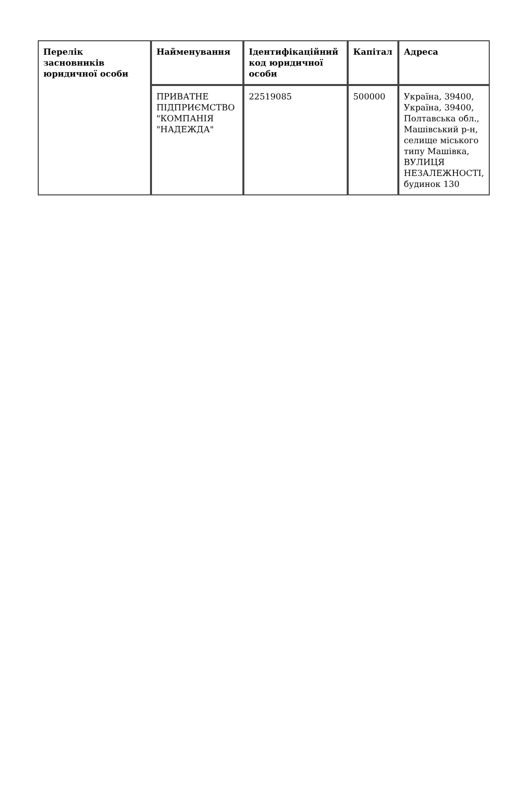| Перелік засновників юридичної особи | Найменування | Ідентифікаційний код юридичної особи | Капітал | Адреса |
| --- | --- | --- | --- | --- |
| | ПРИВАТНЕ ПІДПРИЄМСТВО "КОМПАНІЯ "НАДЕЖДА" | 22519085 | 500000 | Україна, 39400, Україна, 39400, Полтавська обл., Машівський р-н, селище міського типу Машівка, ВУЛИЦЯ НЕЗАЛЕЖНОСТІ, будинок 130 |